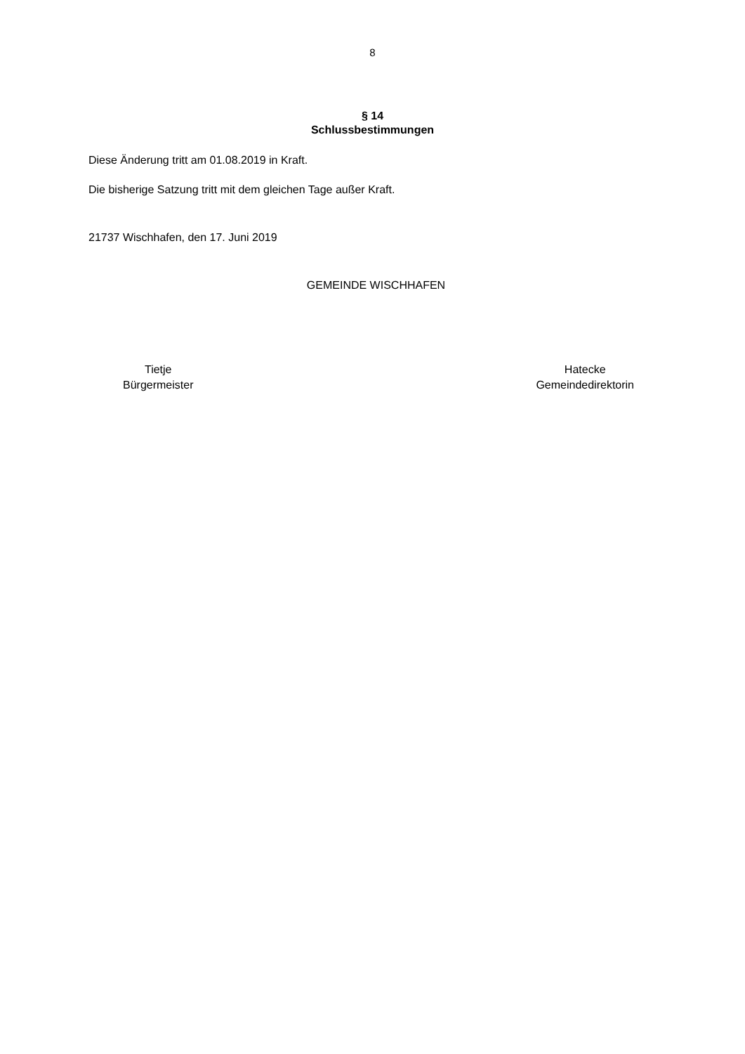8
§ 14
Schlussbestimmungen
Diese Änderung tritt am 01.08.2019 in Kraft.
Die bisherige Satzung tritt mit dem gleichen Tage außer Kraft.
21737 Wischhafen, den 17. Juni 2019
GEMEINDE WISCHHAFEN
Tietje
Bürgermeister
Hatecke
Gemeindedirektorin